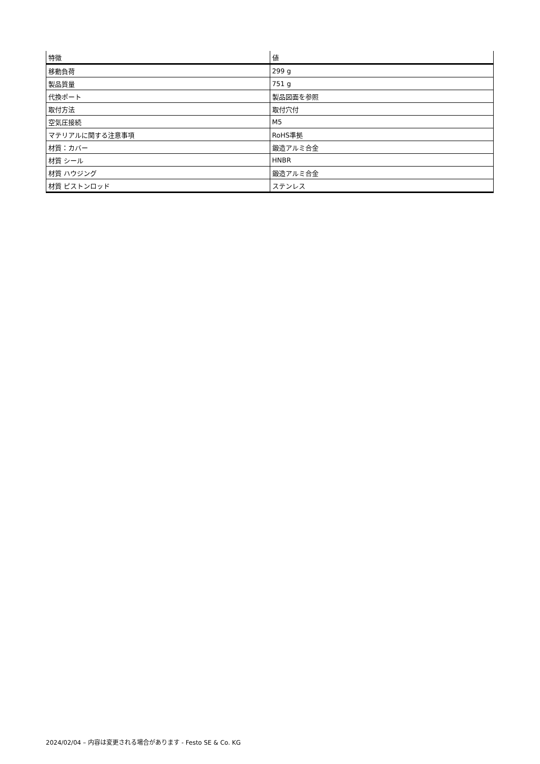| 特徴 | 値 |
| --- | --- |
| 移動負荷 | 299 g |
| 製品質量 | 751 g |
| 代換ポート | 製品図面を参照 |
| 取付方法 | 取付穴付 |
| 空気圧接続 | M5 |
| マテリアルに関する注意事項 | RoHS準拠 |
| 材質：カバー | 鍛造アルミ合金 |
| 材質 シール | HNBR |
| 材質 ハウジング | 鍛造アルミ合金 |
| 材質 ピストンロッド | ステンレス |
2024/02/04 – 内容は変更される場合があります - Festo SE & Co. KG